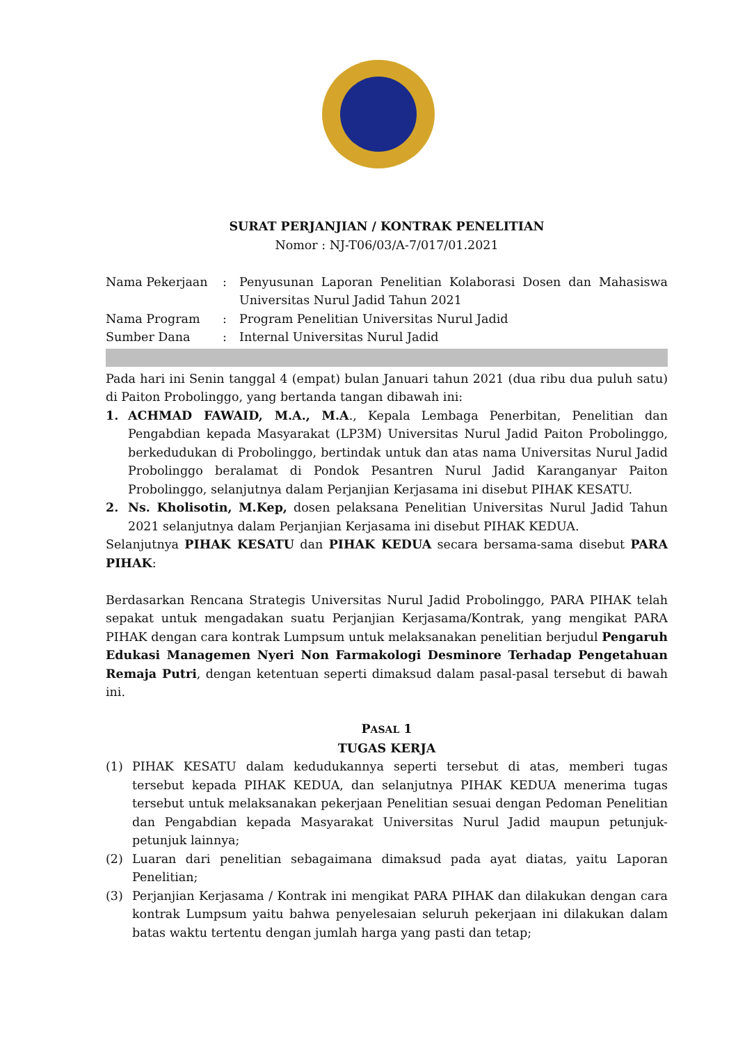SURAT PERJANJIAN / KONTRAK PENELITIAN
Nomor : NJ-T06/03/A-7/017/01.2021
| Nama Pekerjaan | : | Penyusunan Laporan Penelitian Kolaborasi Dosen dan Mahasiswa Universitas Nurul Jadid Tahun 2021 |
| Nama Program | : | Program Penelitian Universitas Nurul Jadid |
| Sumber Dana | : | Internal Universitas Nurul Jadid |
Pada hari ini Senin tanggal 4 (empat) bulan Januari tahun 2021 (dua ribu dua puluh satu) di Paiton Probolinggo, yang bertanda tangan dibawah ini:
1. ACHMAD FAWAID, M.A., M.A., Kepala Lembaga Penerbitan, Penelitian dan Pengabdian kepada Masyarakat (LP3M) Universitas Nurul Jadid Paiton Probolinggo, berkedudukan di Probolinggo, bertindak untuk dan atas nama Universitas Nurul Jadid Probolinggo beralamat di Pondok Pesantren Nurul Jadid Karanganyar Paiton Probolinggo, selanjutnya dalam Perjanjian Kerjasama ini disebut PIHAK KESATU.
2. Ns. Kholisotin, M.Kep, dosen pelaksana Penelitian Universitas Nurul Jadid Tahun 2021 selanjutnya dalam Perjanjian Kerjasama ini disebut PIHAK KEDUA.
Selanjutnya PIHAK KESATU dan PIHAK KEDUA secara bersama-sama disebut PARA PIHAK:
Berdasarkan Rencana Strategis Universitas Nurul Jadid Probolinggo, PARA PIHAK telah sepakat untuk mengadakan suatu Perjanjian Kerjasama/Kontrak, yang mengikat PARA PIHAK dengan cara kontrak Lumpsum untuk melaksanakan penelitian berjudul Pengaruh Edukasi Managemen Nyeri Non Farmakologi Desminore Terhadap Pengetahuan Remaja Putri, dengan ketentuan seperti dimaksud dalam pasal-pasal tersebut di bawah ini.
PASAL 1
TUGAS KERJA
(1) PIHAK KESATU dalam kedudukannya seperti tersebut di atas, memberi tugas tersebut kepada PIHAK KEDUA, dan selanjutnya PIHAK KEDUA menerima tugas tersebut untuk melaksanakan pekerjaan Penelitian sesuai dengan Pedoman Penelitian dan Pengabdian kepada Masyarakat Universitas Nurul Jadid maupun petunjuk-petunjuk lainnya;
(2) Luaran dari penelitian sebagaimana dimaksud pada ayat diatas, yaitu Laporan Penelitian;
(3) Perjanjian Kerjasama / Kontrak ini mengikat PARA PIHAK dan dilakukan dengan cara kontrak Lumpsum yaitu bahwa penyelesaian seluruh pekerjaan ini dilakukan dalam batas waktu tertentu dengan jumlah harga yang pasti dan tetap;